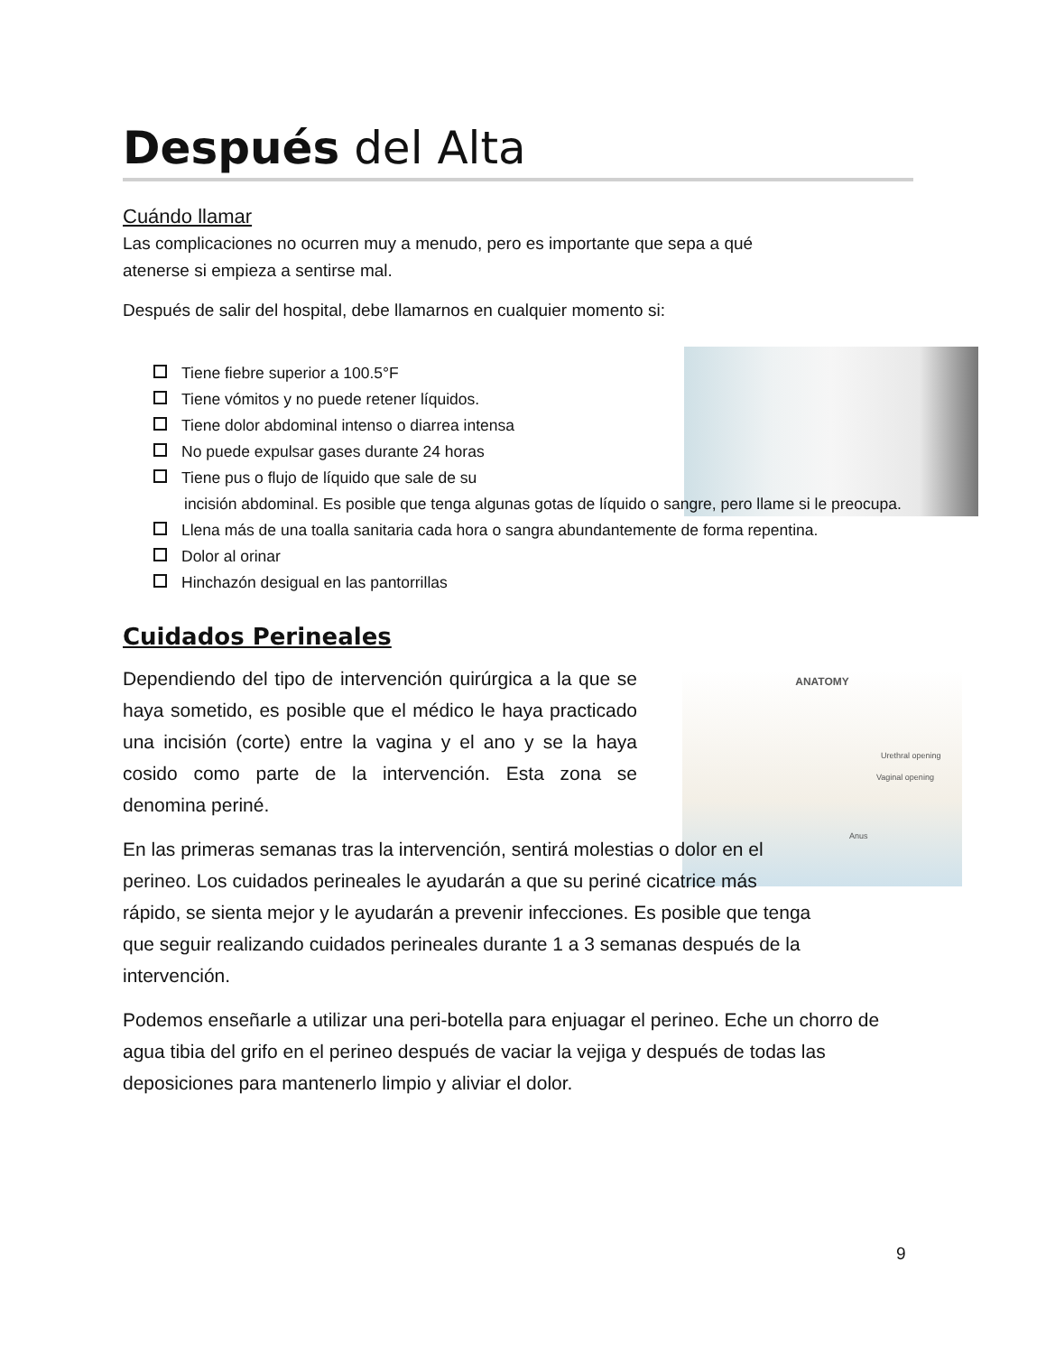ANATOMY
Urethral opening
Vaginal opening
Anus
Después del Alta
Cuándo llamar
Las complicaciones no ocurren muy a menudo, pero es importante que sepa a qué
atenerse si empieza a sentirse mal.
Después de salir del hospital, debe llamarnos en cualquier momento si:
Tiene fiebre superior a 100.5°F
Tiene vómitos y no puede retener líquidos.
Tiene dolor abdominal intenso o diarrea intensa
No puede expulsar gases durante 24 horas
Tiene pus o flujo de líquido que sale de su
incisión abdominal. Es posible que tenga algunas gotas de líquido o sangre, pero llame si le preocupa.
Llena más de una toalla sanitaria cada hora o sangra abundantemente de forma repentina.
Dolor al orinar
Hinchazón desigual en las pantorrillas
Cuidados Perineales
Dependiendo del tipo de intervención quirúrgica a la que se haya sometido, es posible que el médico le haya practicado una incisión (corte) entre la vagina y el ano y se la haya cosido como parte de la intervención. Esta zona se denomina periné.
En las primeras semanas tras la intervención, sentirá molestias o dolor en el
perineo. Los cuidados perineales le ayudarán a que su periné cicatrice más
rápido, se sienta mejor y le ayudarán a prevenir infecciones. Es posible que tenga
que seguir realizando cuidados perineales durante 1 a 3 semanas después de la
intervención.
Podemos enseñarle a utilizar una peri-botella para enjuagar el perineo. Eche un chorro de agua tibia del grifo en el perineo después de vaciar la vejiga y después de todas las deposiciones para mantenerlo limpio y aliviar el dolor.
9